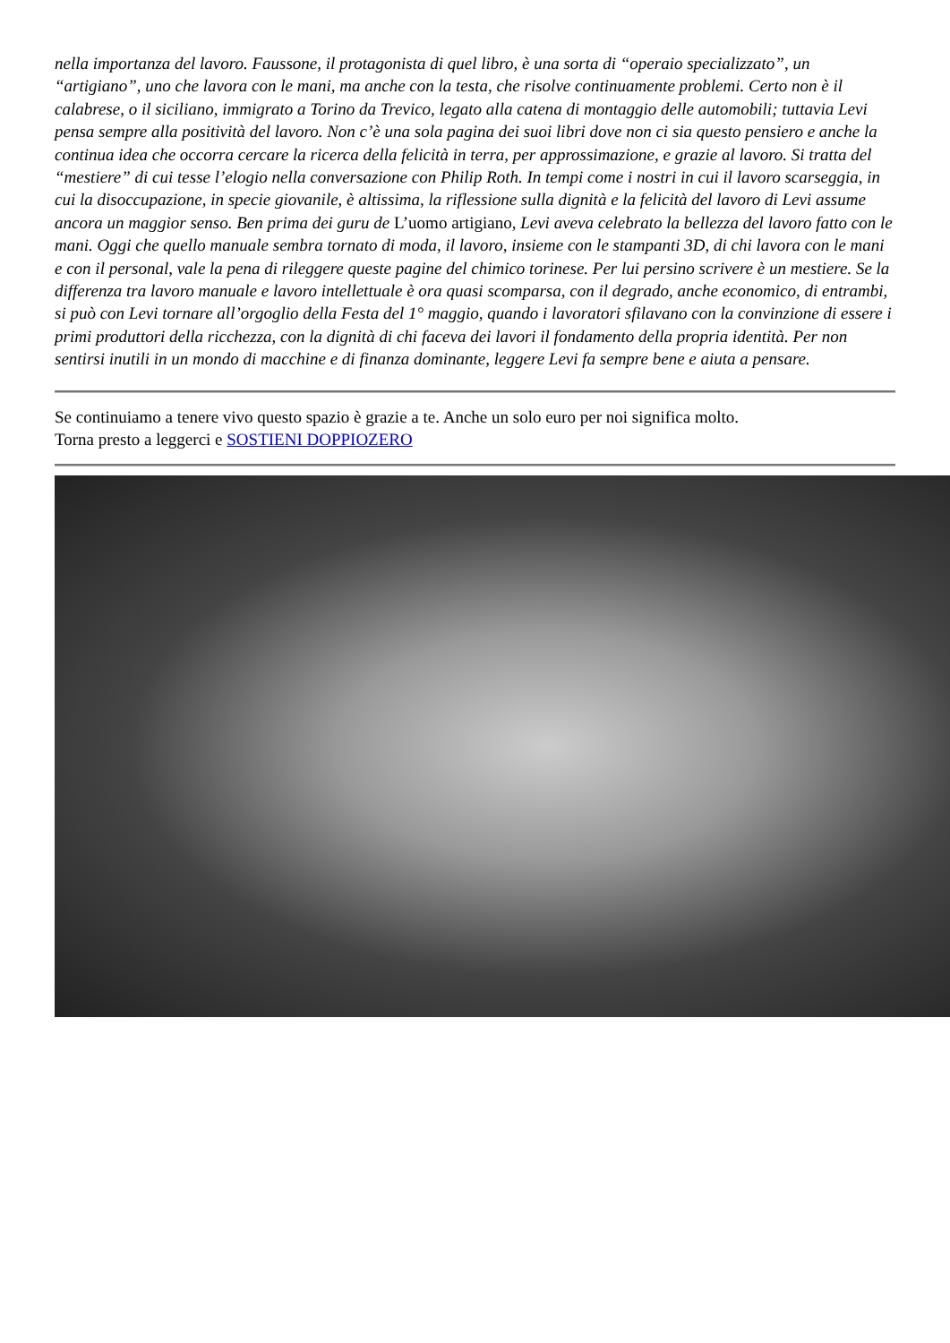nella importanza del lavoro. Faussone, il protagonista di quel libro, è una sorta di “operaio specializzato”, un “artigiano”, uno che lavora con le mani, ma anche con la testa, che risolve continuamente problemi. Certo non è il calabrese, o il siciliano, immigrato a Torino da Trevico, legato alla catena di montaggio delle automobili; tuttavia Levi pensa sempre alla positività del lavoro. Non c’è una sola pagina dei suoi libri dove non ci sia questo pensiero e anche la continua idea che occorra cercare la ricerca della felicità in terra, per approssimazione, e grazie al lavoro. Si tratta del “mestiere” di cui tesse l’elogio nella conversazione con Philip Roth. In tempi come i nostri in cui il lavoro scarseggia, in cui la disoccupazione, in specie giovanile, è altissima, la riflessione sulla dignità e la felicità del lavoro di Levi assume ancora un maggior senso. Ben prima dei guru de L’uomo artigiano, Levi aveva celebrato la bellezza del lavoro fatto con le mani. Oggi che quello manuale sembra tornato di moda, il lavoro, insieme con le stampanti 3D, di chi lavora con le mani e con il personal, vale la pena di rileggere queste pagine del chimico torinese. Per lui persino scrivere è un mestiere. Se la differenza tra lavoro manuale e lavoro intellettuale è ora quasi scomparsa, con il degrado, anche economico, di entrambi, si può con Levi tornare all’orgoglio della Festa del 1° maggio, quando i lavoratori sfilavano con la convinzione di essere i primi produttori della ricchezza, con la dignità di chi faceva dei lavori il fondamento della propria identità. Per non sentirsi inutili in un mondo di macchine e di finanza dominante, leggere Levi fa sempre bene e aiuta a pensare.
Se continuiamo a tenere vivo questo spazio è grazie a te. Anche un solo euro per noi significa molto.
Torna presto a leggerci e SOSTIENI DOPPIOZERO